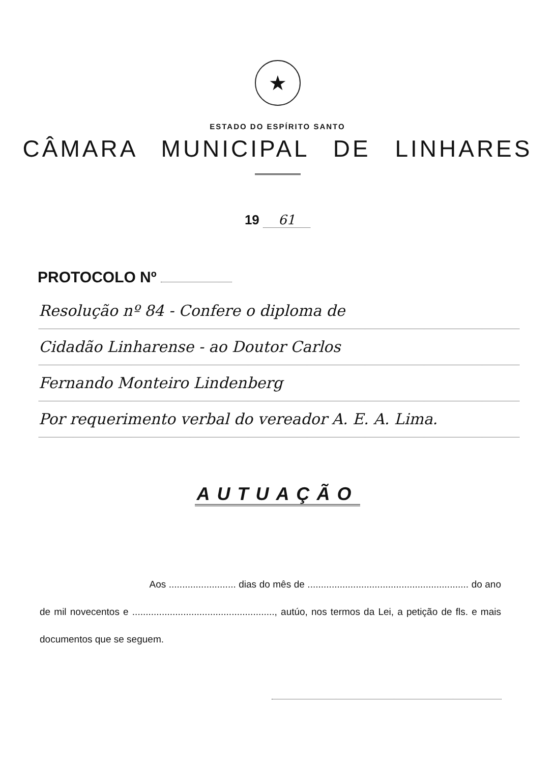★
ESTADO DO ESPÍRITO SANTO
CÂMARA MUNICIPAL DE LINHARES
19 61
PROTOCOLO Nº
Resolução nº 84 - Confere o diploma de
Cidadão Linharense - ao Doutor Carlos
Fernando Monteiro Lindenberg
Por requerimento verbal do vereador A. E. A. Lima.
AUTUAÇÃO
Aos ......................... dias do mês de ............................................................ do ano de mil novecentos e ....................................................., autúo, nos termos da Lei, a petição de fls. e mais documentos que se seguem.